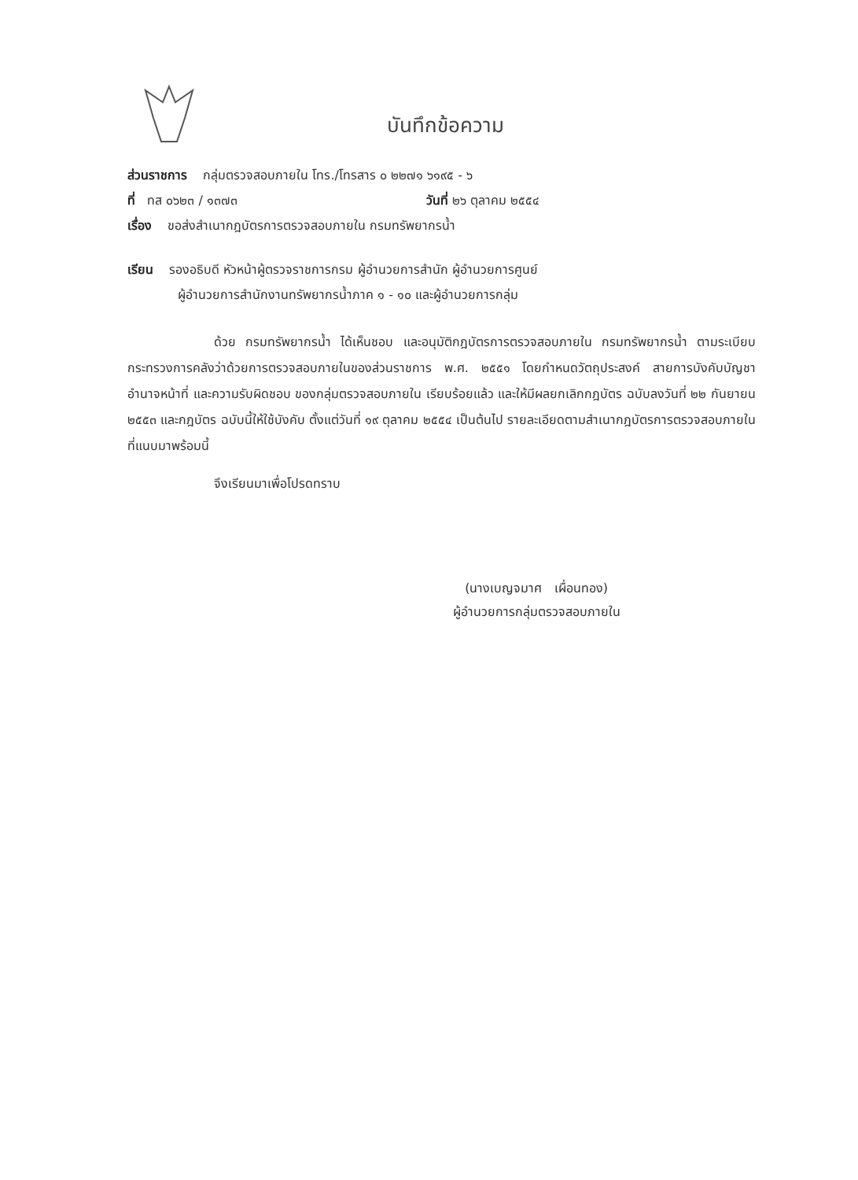บันทึกข้อความ
ส่วนราชการ กลุ่มตรวจสอบภายใน โทร./โทรสาร ๐ ๒๒๗๑ ๖๑๙๕ - ๖
ที่ ทส ๐๖๒๓ / ๑๓๗๓ วันที่ ๒๖ ตุลาคม ๒๕๕๔
เรื่อง ขอส่งสำเนากฎบัตรการตรวจสอบภายใน กรมทรัพยากรน้ำ
เรียน รองอธิบดี หัวหน้าผู้ตรวจราชการกรม ผู้อำนวยการสำนัก ผู้อำนวยการศูนย์
ผู้อำนวยการสำนักงานทรัพยากรน้ำภาค ๑ - ๑๐ และผู้อำนวยการกลุ่ม
ด้วย กรมทรัพยากรน้ำ ได้เห็นชอบ และอนุมัติกฎบัตรการตรวจสอบภายใน กรมทรัพยากรน้ำ ตามระเบียบกระทรวงการคลังว่าด้วยการตรวจสอบภายในของส่วนราชการ พ.ศ. ๒๕๕๑ โดยกำหนดวัตถุประสงค์ สายการบังคับบัญชา อำนาจหน้าที่ และความรับผิดชอบ ของกลุ่มตรวจสอบภายใน เรียบร้อยแล้ว และให้มีผลยกเลิกกฎบัตร ฉบับลงวันที่ ๒๒ กันยายน ๒๕๕๓ และกฎบัตร ฉบับนี้ให้ใช้บังคับ ตั้งแต่วันที่ ๑๙ ตุลาคม ๒๕๕๔ เป็นต้นไป รายละเอียดตามสำเนากฎบัตรการตรวจสอบภายในที่แนบมาพร้อมนี้
จึงเรียนมาเพื่อโปรดทราบ
(นางเบญจมาศ เผื่อนทอง)
ผู้อำนวยการกลุ่มตรวจสอบภายใน